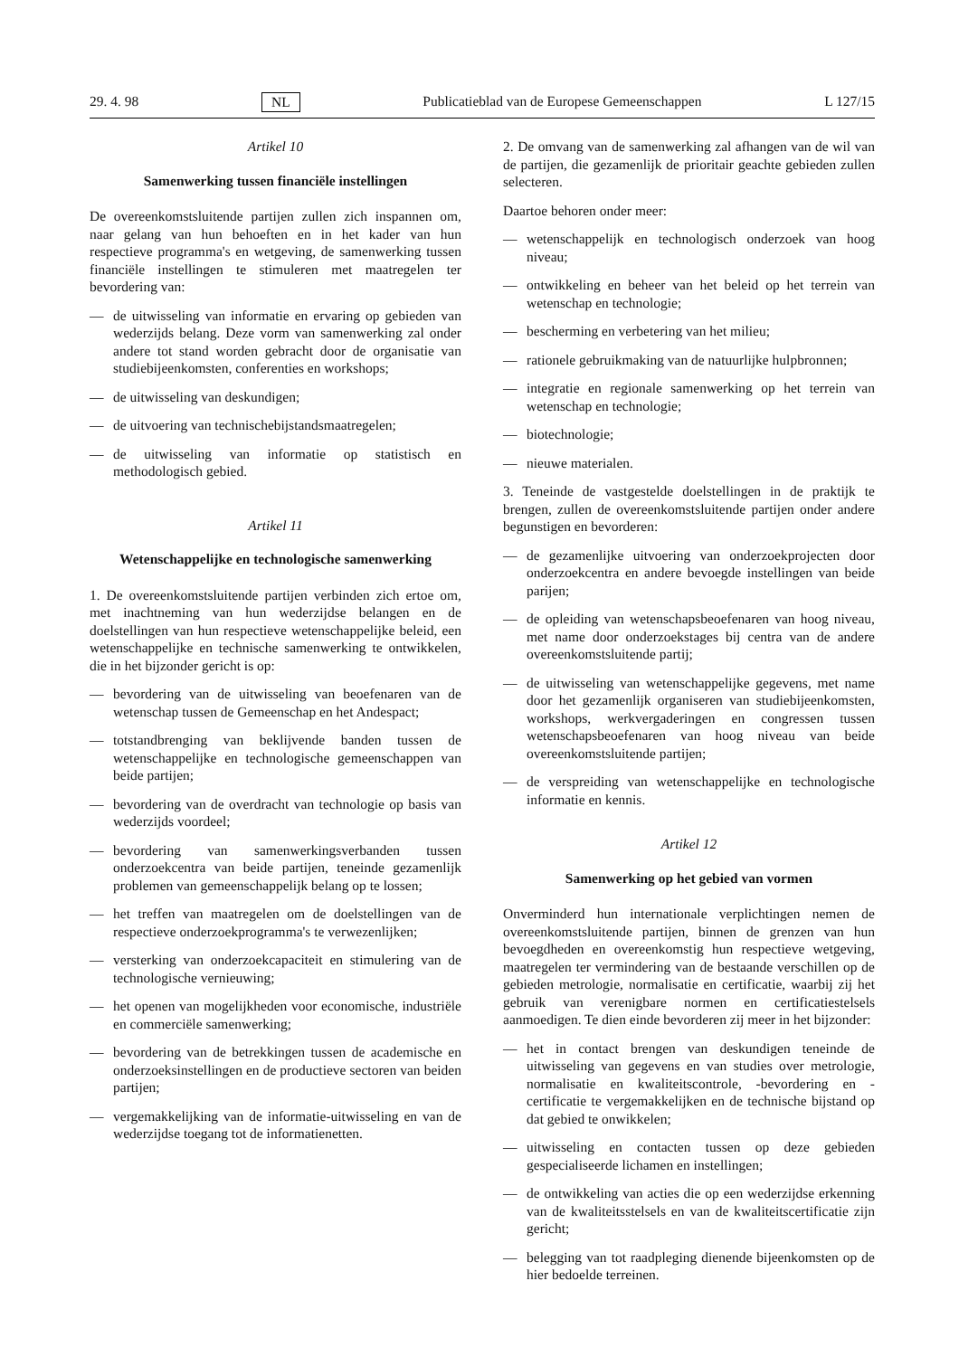29. 4. 98 NL Publicatieblad van de Europese Gemeenschappen L 127/15
Artikel 10
Samenwerking tussen financiële instellingen
De overeenkomstsluitende partijen zullen zich inspannen om, naar gelang van hun behoeften en in het kader van hun respectieve programma's en wetgeving, de samenwerking tussen financiële instellingen te stimuleren met maatregelen ter bevordering van:
— de uitwisseling van informatie en ervaring op gebieden van wederzijds belang. Deze vorm van samenwerking zal onder andere tot stand worden gebracht door de organisatie van studiebijeenkomsten, conferenties en workshops;
— de uitwisseling van deskundigen;
— de uitvoering van technischebijstandsmaatregelen;
— de uitwisseling van informatie op statistisch en methodologisch gebied.
Artikel 11
Wetenschappelijke en technologische samenwerking
1. De overeenkomstsluitende partijen verbinden zich ertoe om, met inachtneming van hun wederzijdse belangen en de doelstellingen van hun respectieve wetenschappelijke beleid, een wetenschappelijke en technische samenwerking te ontwikkelen, die in het bijzonder gericht is op:
— bevordering van de uitwisseling van beoefenaren van de wetenschap tussen de Gemeenschap en het Andespact;
— totstandbrenging van beklijvende banden tussen de wetenschappelijke en technologische gemeenschappen van beide partijen;
— bevordering van de overdracht van technologie op basis van wederzijds voordeel;
— bevordering van samenwerkingsverbanden tussen onderzoekcentra van beide partijen, teneinde gezamenlijk problemen van gemeenschappelijk belang op te lossen;
— het treffen van maatregelen om de doelstellingen van de respectieve onderzoekprogramma's te verwezenlijken;
— versterking van onderzoekcapaciteit en stimulering van de technologische vernieuwing;
— het openen van mogelijkheden voor economische, industriële en commerciële samenwerking;
— bevordering van de betrekkingen tussen de academische en onderzoeksinstellingen en de productieve sectoren van beiden partijen;
— vergemakkelijking van de informatie-uitwisseling en van de wederzijdse toegang tot de informatienetten.
2. De omvang van de samenwerking zal afhangen van de wil van de partijen, die gezamenlijk de prioritair geachte gebieden zullen selecteren.
Daartoe behoren onder meer:
— wetenschappelijk en technologisch onderzoek van hoog niveau;
— ontwikkeling en beheer van het beleid op het terrein van wetenschap en technologie;
— bescherming en verbetering van het milieu;
— rationele gebruikmaking van de natuurlijke hulpbronnen;
— integratie en regionale samenwerking op het terrein van wetenschap en technologie;
— biotechnologie;
— nieuwe materialen.
3. Teneinde de vastgestelde doelstellingen in de praktijk te brengen, zullen de overeenkomstsluitende partijen onder andere begunstigen en bevorderen:
— de gezamenlijke uitvoering van onderzoekprojecten door onderzoekcentra en andere bevoegde instellingen van beide parijen;
— de opleiding van wetenschapsbeoefenaren van hoog niveau, met name door onderzoekstages bij centra van de andere overeenkomstsluitende partij;
— de uitwisseling van wetenschappelijke gegevens, met name door het gezamenlijk organiseren van studiebijeenkomsten, workshops, werkvergaderingen en congressen tussen wetenschapsbeoefenaren van hoog niveau van beide overeenkomstsluitende partijen;
— de verspreiding van wetenschappelijke en technologische informatie en kennis.
Artikel 12
Samenwerking op het gebied van vormen
Onverminderd hun internationale verplichtingen nemen de overeenkomstsluitende partijen, binnen de grenzen van hun bevoegdheden en overeenkomstig hun respectieve wetgeving, maatregelen ter vermindering van de bestaande verschillen op de gebieden metrologie, normalisatie en certificatie, waarbij zij het gebruik van verenigbare normen en certificatiestelsels aanmoedigen. Te dien einde bevorderen zij meer in het bijzonder:
— het in contact brengen van deskundigen teneinde de uitwisseling van gegevens en van studies over metrologie, normalisatie en kwaliteitscontrole, -bevordering en -certificatie te vergemakkelijken en de technische bijstand op dat gebied te onwikkelen;
— uitwisseling en contacten tussen op deze gebieden gespecialiseerde lichamen en instellingen;
— de ontwikkeling van acties die op een wederzijdse erkenning van de kwaliteitsstelsels en van de kwaliteitscertificatie zijn gericht;
— belegging van tot raadpleging dienende bijeenkomsten op de hier bedoelde terreinen.